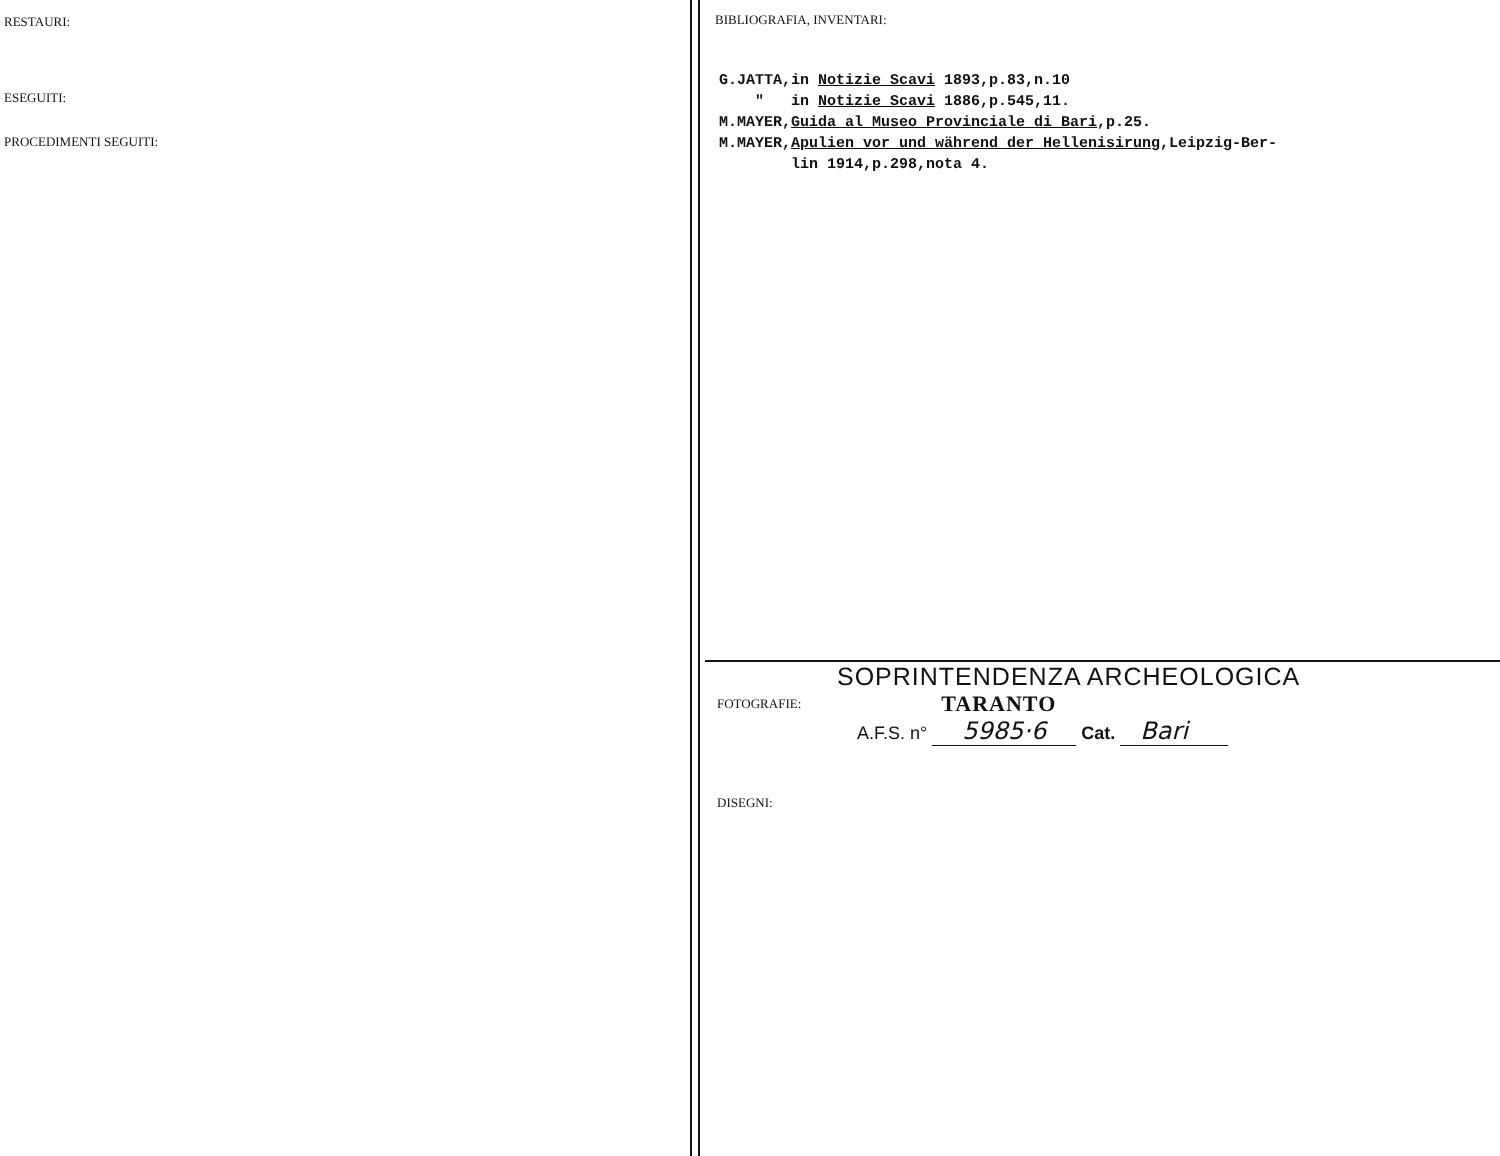RESTAURI:
ESEGUITI:
PROCEDIMENTI SEGUITI:
BIBLIOGRAFIA, INVENTARI:
G.JATTA,in Notizie Scavi 1893,p.83,n.10 " in Notizie Scavi 1886,p.545,11. M.MAYER,Guida al Museo Provinciale di Bari,p.25. M.MAYER,Apulien vor und während der Hellenisirung,Leipzig-Ber- lin 1914,p.298,nota 4.
SOPRINTENDENZA ARCHEOLOGICA
FOTOGRAFIE: TARANTO
A.F.S. n° 5985·6 Cat. Bari
DISEGNI: